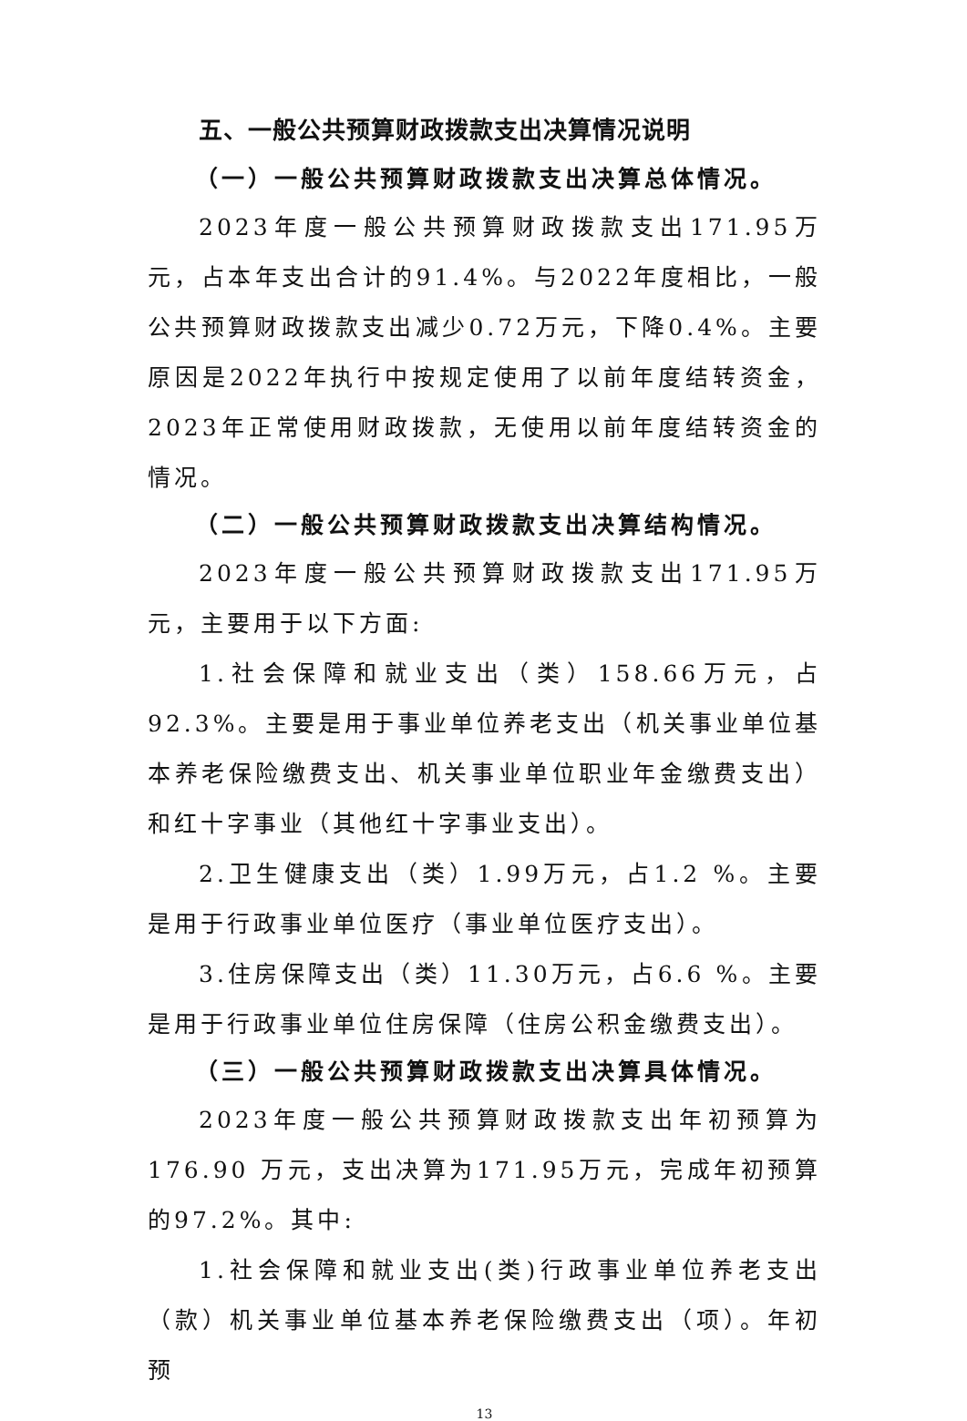五、一般公共预算财政拨款支出决算情况说明
（一）一般公共预算财政拨款支出决算总体情况。
2023年度一般公共预算财政拨款支出171.95万元，占本年支出合计的91.4%。与2022年度相比，一般公共预算财政拨款支出减少0.72万元，下降0.4%。主要原因是2022年执行中按规定使用了以前年度结转资金，2023年正常使用财政拨款，无使用以前年度结转资金的情况。
（二）一般公共预算财政拨款支出决算结构情况。
2023年度一般公共预算财政拨款支出171.95万元，主要用于以下方面:
1.社会保障和就业支出（类）158.66万元，占92.3%。主要是用于事业单位养老支出（机关事业单位基本养老保险缴费支出、机关事业单位职业年金缴费支出）和红十字事业（其他红十字事业支出）。
2.卫生健康支出（类）1.99万元，占1.2 %。主要是用于行政事业单位医疗（事业单位医疗支出）。
3.住房保障支出（类）11.30万元，占6.6 %。主要是用于行政事业单位住房保障（住房公积金缴费支出）。
（三）一般公共预算财政拨款支出决算具体情况。
2023年度一般公共预算财政拨款支出年初预算为176.90 万元，支出决算为171.95万元，完成年初预算的97.2%。其中:
1.社会保障和就业支出(类)行政事业单位养老支出（款）机关事业单位基本养老保险缴费支出（项）。年初预
13